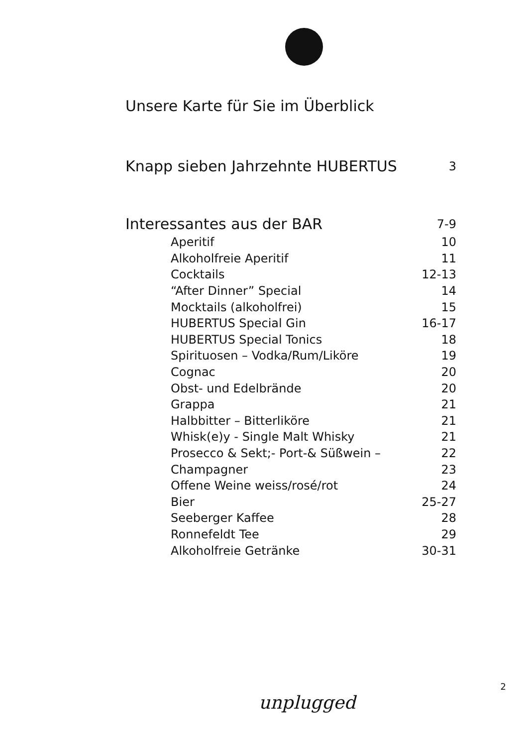Unsere Karte für Sie im Überblick
| Knapp sieben Jahrzehnte HUBERTUS | 3 |
| Interessantes aus der BAR | 7-9 |
| Aperitif | 10 |
| Alkoholfreie Aperitif | 11 |
| Cocktails | 12-13 |
| “After Dinner” Special | 14 |
| Mocktails (alkoholfrei) | 15 |
| HUBERTUS Special Gin | 16-17 |
| HUBERTUS Special Tonics | 18 |
| Spirituosen – Vodka/Rum/Liköre | 19 |
| Cognac | 20 |
| Obst- und Edelbrände | 20 |
| Grappa | 21 |
| Halbbitter – Bitterliköre | 21 |
| Whisk(e)y - Single Malt Whisky | 21 |
| Prosecco & Sekt;- Port-& Süßwein – | 22 |
| Champagner | 23 |
| Offene Weine weiss/rosé/rot | 24 |
| Bier | 25-27 |
| Seeberger Kaffee | 28 |
| Ronnefeldt Tee | 29 |
| Alkoholfreie Getränke | 30-31 |
2
unplugged